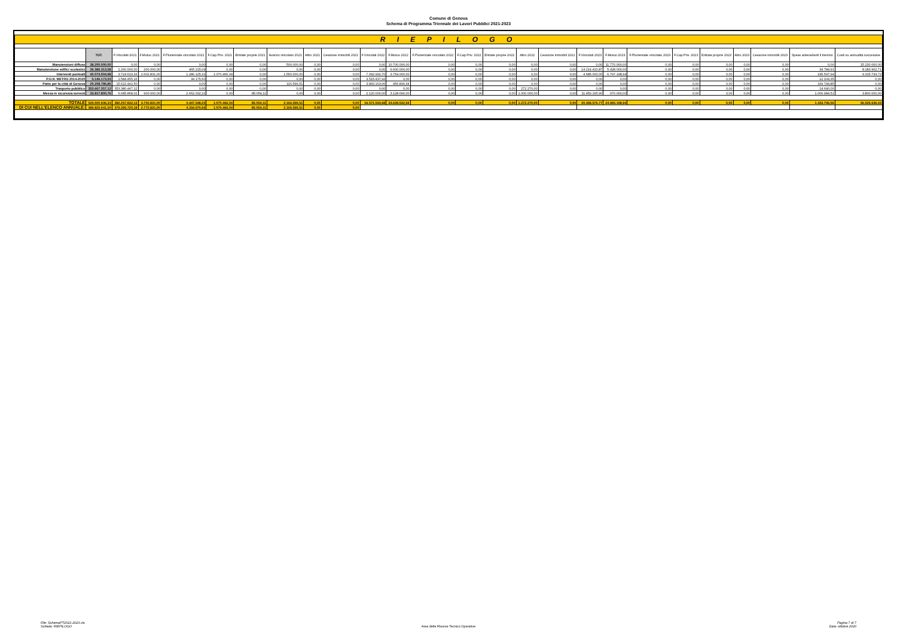Comune di Genova
Schema di Programma Triennale dei Lavori Pubblici 2021-2023
| R I E P I L O G O | | | | | | | | | | | | | | | | | | | | | | | | | |
| | TOT. | F.Vincolati 2021 | F.Mutuo 2021 | F.Pluriennale vincolato 2021 | F.Cap.Priv. 2021 | Entrate proprie 2021 | Avanzo vincolato 2021 | Altro 2021 | Cessione immobili 2021 | F.Vincolati 2022 | F.Mutuo 2022 | F.Pluriennale vincolato 2022 | F.Cap.Priv. 2022 | Entrate proprie 2022 | Altro 2022 | Cessione immobili 2022 | F.Vincolati 2023 | F.Mutuo 2023 | F.Pluriennale vincolato 2023 | F.Cap.Priv. 2023 | Entrate proprie 2023 | Altro 2023 | Cessione immobili 2023 | Spese antecedenti il triennio | Costi su annualità successive |
| Manutenzioni diffuse | 38.200.000,00 | 0,00 | 0,00 | 0,00 | 0,00 | 0,00 | 500.000,00 | 0,00 | 0,00 | 0,00 | 10.700.000,00 | 0,00 | 0,00 | 0,00 | 0,00 | 0,00 | 0,00 | 11.770.000,00 | 0,00 | 0,00 | 0,00 | 0,00 | 0,00 | 0,00 | 15.230.000,00 |
| Manutenzione edifici scolastici | 36.386.313,58 | 1.260.000,00 | 200.000,00 | 465.215,09 | 0,00 | 0,00 | 0,00 | 0,00 | 0,00 | 0,00 | 6.600.000,00 | 0,00 | 0,00 | 0,00 | 0,00 | 0,00 | 14.214.410,87 | 5.428.000,00 | 0,00 | 0,00 | 0,00 | 0,00 | 0,00 | 34.784,91 | 8.183.902,71 |
| Interventi puntuali | 42.074.504,98 | 3.724.619,33 | 2.602.831,00 | 1.286.125,31 | 1.070.466,04 | 0,00 | 1.550.000,00 | 0,00 | 0,00 | 7.092.992,70 | 3.754.000,00 | 0,00 | 0,00 | 0,00 | 0,00 | 0,00 | 4.685.000,00 | 6.797.198,94 | 0,00 | 0,00 | 0,00 | 0,00 | 0,00 | 195.537,94 | 9.315.733,72 |
| P.O.N. METRO 2014-2020 | 5.146.173,03 | 1.584.455,16 | 0,00 | 34.175,60 | 0,00 | 0,00 | 0,00 | 0,00 | 0,00 | 3.515.437,92 | 0,00 | 0,00 | 0,00 | 0,00 | 0,00 | 0,00 | 0,00 | 0,00 | 0,00 | 0,00 | 0,00 | 0,00 | 0,00 | 12.104,35 | 0,00 |
| Patto per la città di Genova | 20.208.786,86 | 15.622.442,50 | 0,00 | 0,00 | 0,00 | 0,00 | 116.599,51 | 0,00 | 0,00 | 3.843.163,06 | 456.836,94 | 0,00 | 0,00 | 0,00 | 0,00 | 0,00 | 0,00 | 0,00 | 0,00 | 0,00 | 0,00 | 0,00 | 0,00 | 169.744,85 | 0,00 |
| Trasporto pubblico | 353.667.357,12 | 353.380.447,12 | 0,00 | 0,00 | 0,00 | 0,00 | 0,00 | 0,00 | 0,00 | 0,00 | 0,00 | 0,00 | 0,00 | 0,00 | 272.270,00 | 0,00 | 0,00 | 0,00 | 0,00 | 0,00 | 0,00 | 0,00 | 0,00 | 14.640,00 | 0,00 |
| Messa in sicurezza torrenti | 33.817.800,76 | 6.685.868,02 | 900.000,00 | 2.662.032,22 | 0,00 | 85.054,11 | 0,00 | 0,00 | 0,00 | 2.120.000,00 | 3.128.696,00 | 0,00 | 0,00 | 0,00 | 1.000.000,00 | 0,00 | 11.459.165,90 | 970.000,00 | 0,00 | 0,00 | 0,00 | 0,00 | 0,00 | 1.006.984,51 | 3.800.000,00 |
| TOTALE | 529.500.936,33 | 382.257.832,13 | 3.702.831,00 | 4.447.548,22 | 1.070.466,04 | 85.054,11 | 2.166.599,51 | 0,00 | 0,00 | 16.571.593,68 | 24.639.532,94 | 0,00 | 0,00 | 0,00 | 1.272.270,00 | 0,00 | 30.358.576,77 | 24.965.198,94 | 0,00 | 0,00 | 0,00 | 0,00 | 0,00 | 1.433.796,56 | 36.529.636,43 |
| DI CUI NELL'ELENCO ANNUALE: | 389.825.641,50 | 379.395.720,18 | 2.772.831,00 | 4.334.970,66 | 1.070.466,04 | 85.054,11 | 2.166.599,51 | 0,00 | 0,00 | | | | | | | | | | | | | | | | |
File: SchemaPT2021-2023.xls
Scheda: RIEPILOGO
Area delle Risorse Tecnico Operative
Pagina 7 di 7
Data: ottobre 2020